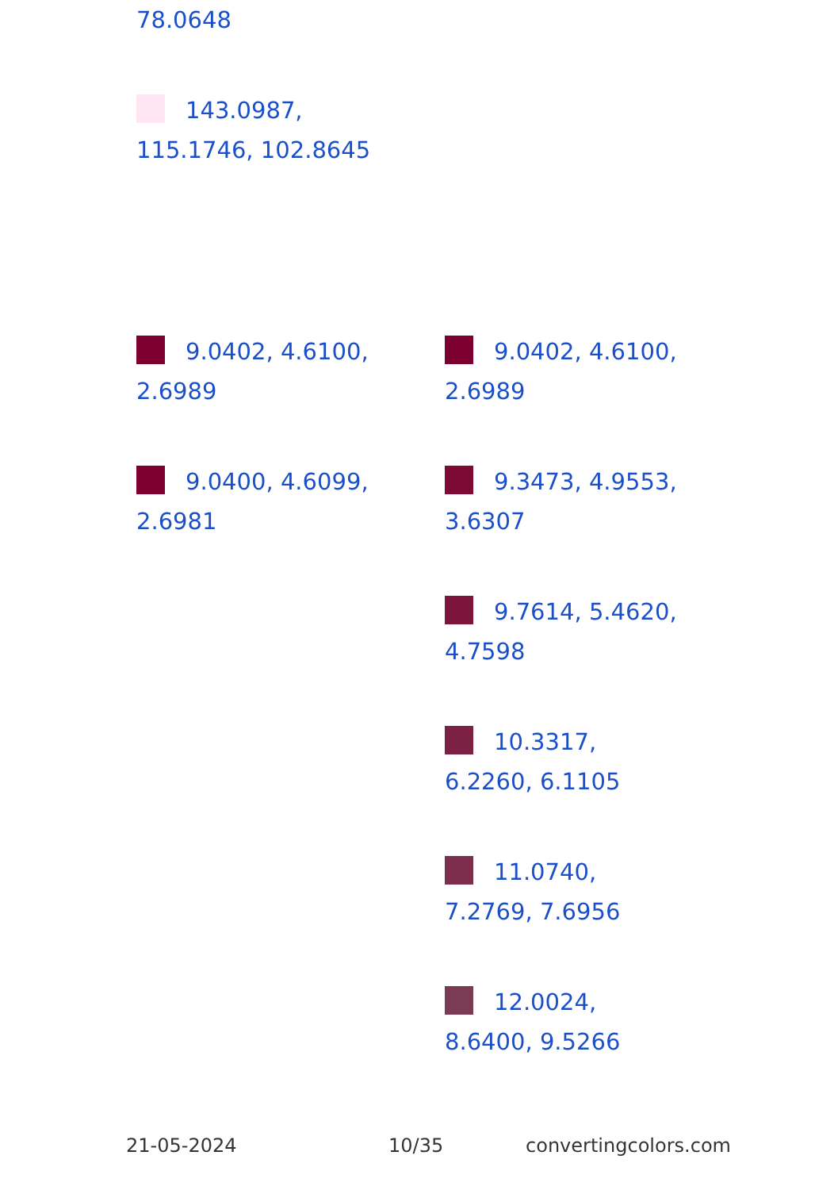78.0648
143.0987, 115.1746, 102.8645
9.0402, 4.6100, 2.6989
9.0402, 4.6100, 2.6989
9.0400, 4.6099, 2.6981
9.3473, 4.9553, 3.6307
9.7614, 5.4620, 4.7598
10.3317, 6.2260, 6.1105
11.0740, 7.2769, 7.6956
12.0024, 8.6400, 9.5266
21-05-2024 10/35 convertingcolors.com